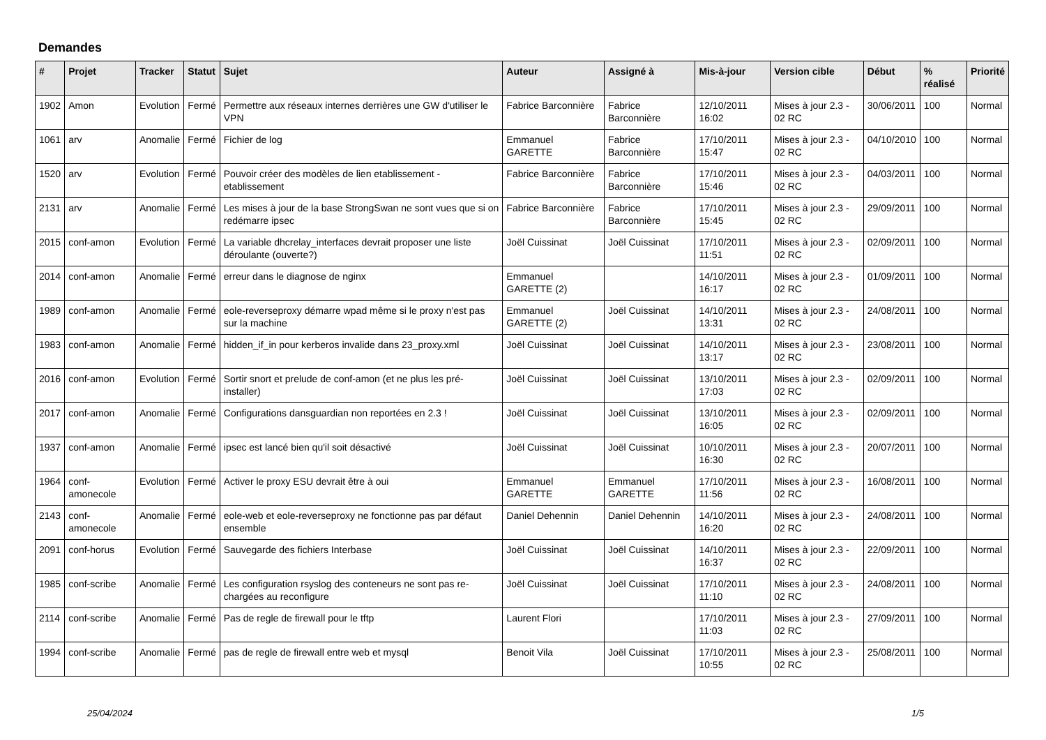Demandes
| # | Projet | Tracker | Statut | Sujet | Auteur | Assigné à | Mis-à-jour | Version cible | Début | % réalisé | Priorité |
| --- | --- | --- | --- | --- | --- | --- | --- | --- | --- | --- | --- |
| 1902 | Amon | Evolution | Fermé | Permettre aux réseaux internes derrières une GW d'utiliser le VPN | Fabrice Barconnière | Fabrice Barconnière | 12/10/2011 16:02 | Mises à jour 2.3 - 02 RC | 30/06/2011 | 100 | Normal |
| 1061 | arv | Anomalie | Fermé | Fichier de log | Emmanuel GARETTE | Fabrice Barconnière | 17/10/2011 15:47 | Mises à jour 2.3 - 02 RC | 04/10/2010 | 100 | Normal |
| 1520 | arv | Evolution | Fermé | Pouvoir créer des modèles de lien etablissement - etablissement | Fabrice Barconnière | Fabrice Barconnière | 17/10/2011 15:46 | Mises à jour 2.3 - 02 RC | 04/03/2011 | 100 | Normal |
| 2131 | arv | Anomalie | Fermé | Les mises à jour de la base StrongSwan ne sont vues que si on redémarre ipsec | Fabrice Barconnière | Fabrice Barconnière | 17/10/2011 15:45 | Mises à jour 2.3 - 02 RC | 29/09/2011 | 100 | Normal |
| 2015 | conf-amon | Evolution | Fermé | La variable dhcrelay_interfaces devrait proposer une liste déroulante (ouverte?) | Joël Cuissinat | Joël Cuissinat | 17/10/2011 11:51 | Mises à jour 2.3 - 02 RC | 02/09/2011 | 100 | Normal |
| 2014 | conf-amon | Anomalie | Fermé | erreur dans le diagnose de nginx | Emmanuel GARETTE (2) | | 14/10/2011 16:17 | Mises à jour 2.3 - 02 RC | 01/09/2011 | 100 | Normal |
| 1989 | conf-amon | Anomalie | Fermé | eole-reverseproxy démarre wpad même si le proxy n'est pas sur la machine | Emmanuel GARETTE (2) | Joël Cuissinat | 14/10/2011 13:31 | Mises à jour 2.3 - 02 RC | 24/08/2011 | 100 | Normal |
| 1983 | conf-amon | Anomalie | Fermé | hidden_if_in pour kerberos invalide dans 23_proxy.xml | Joël Cuissinat | Joël Cuissinat | 14/10/2011 13:17 | Mises à jour 2.3 - 02 RC | 23/08/2011 | 100 | Normal |
| 2016 | conf-amon | Evolution | Fermé | Sortir snort et prelude de conf-amon (et ne plus les pré-installer) | Joël Cuissinat | Joël Cuissinat | 13/10/2011 17:03 | Mises à jour 2.3 - 02 RC | 02/09/2011 | 100 | Normal |
| 2017 | conf-amon | Anomalie | Fermé | Configurations dansguardian non reportées en 2.3 ! | Joël Cuissinat | Joël Cuissinat | 13/10/2011 16:05 | Mises à jour 2.3 - 02 RC | 02/09/2011 | 100 | Normal |
| 1937 | conf-amon | Anomalie | Fermé | ipsec est lancé bien qu'il soit désactivé | Joël Cuissinat | Joël Cuissinat | 10/10/2011 16:30 | Mises à jour 2.3 - 02 RC | 20/07/2011 | 100 | Normal |
| 1964 | conf-amonecole | Evolution | Fermé | Activer le proxy ESU devrait être à oui | Emmanuel GARETTE | Emmanuel GARETTE | 17/10/2011 11:56 | Mises à jour 2.3 - 02 RC | 16/08/2011 | 100 | Normal |
| 2143 | conf-amonecole | Anomalie | Fermé | eole-web et eole-reverseproxy ne fonctionne pas par défaut ensemble | Daniel Dehennin | Daniel Dehennin | 14/10/2011 16:20 | Mises à jour 2.3 - 02 RC | 24/08/2011 | 100 | Normal |
| 2091 | conf-horus | Evolution | Fermé | Sauvegarde des fichiers Interbase | Joël Cuissinat | Joël Cuissinat | 14/10/2011 16:37 | Mises à jour 2.3 - 02 RC | 22/09/2011 | 100 | Normal |
| 1985 | conf-scribe | Anomalie | Fermé | Les configuration rsyslog des conteneurs ne sont pas re-chargées au reconfigure | Joël Cuissinat | Joël Cuissinat | 17/10/2011 11:10 | Mises à jour 2.3 - 02 RC | 24/08/2011 | 100 | Normal |
| 2114 | conf-scribe | Anomalie | Fermé | Pas de regle de firewall pour le tftp | Laurent Flori | | 17/10/2011 11:03 | Mises à jour 2.3 - 02 RC | 27/09/2011 | 100 | Normal |
| 1994 | conf-scribe | Anomalie | Fermé | pas de regle de firewall entre web et mysql | Benoit Vila | Joël Cuissinat | 17/10/2011 10:55 | Mises à jour 2.3 - 02 RC | 25/08/2011 | 100 | Normal |
25/04/2024 1/5